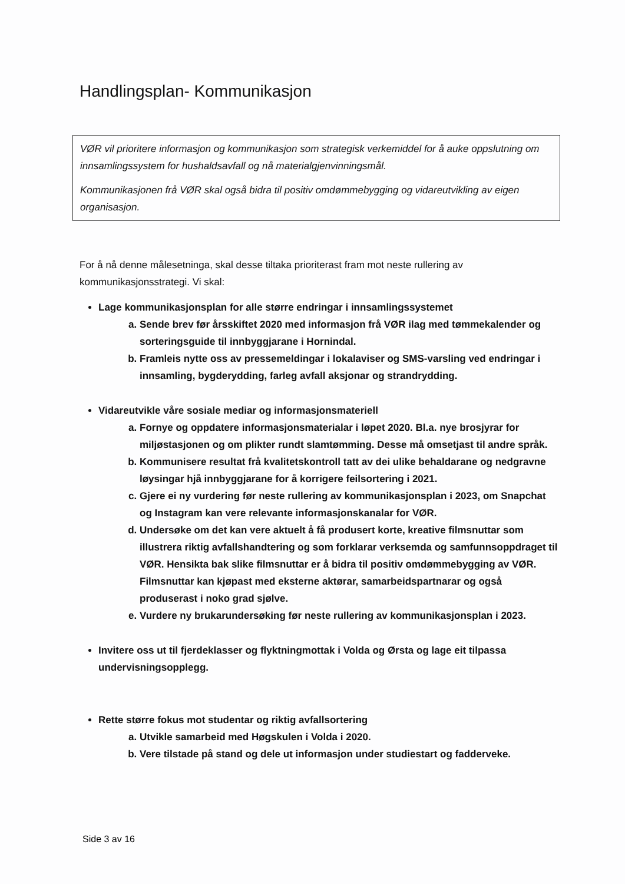Handlingsplan- Kommunikasjon
VØR vil prioritere informasjon og kommunikasjon som strategisk verkemiddel for å auke oppslutning om innsamlingssystem for hushaldsavfall og nå materialgjenvinningsmål.
Kommunikasjonen frå VØR skal også bidra til positiv omdømmebygging og vidareutvikling av eigen organisasjon.
For å nå denne målesetninga, skal desse tiltaka prioriterast fram mot neste rullering av kommunikasjonsstrategi. Vi skal:
Lage kommunikasjonsplan for alle større endringar i innsamlingssystemet
a. Sende brev før årsskiftet 2020 med informasjon frå VØR ilag med tømmekalender og sorteringsguide til innbyggjarane i Hornindal.
b. Framleis nytte oss av pressemeldingar i lokalaviser og SMS-varsling ved endringar i innsamling, bygderydding, farleg avfall aksjonar og strandrydding.
Vidareutvikle våre sosiale mediar og informasjonsmateriell
a. Fornye og oppdatere informasjonsmaterialar i løpet 2020. Bl.a. nye brosjyrar for miljøstasjonen og om plikter rundt slamtømming. Desse må omsetjast til andre språk.
b. Kommunisere resultat frå kvalitetskontroll tatt av dei ulike behaldarane og nedgravne løysingar hjå innbyggjarane for å korrigere feilsortering i 2021.
c. Gjere ei ny vurdering før neste rullering av kommunikasjonsplan i 2023, om Snapchat og Instagram kan vere relevante informasjonskanalar for VØR.
d. Undersøke om det kan vere aktuelt å få produsert korte, kreative filmsnuttar som illustrera riktig avfallshandtering og som forklarar verksemda og samfunnsoppdraget til VØR. Hensikta bak slike filmsnuttar er å bidra til positiv omdømmebygging av VØR. Filmsnuttar kan kjøpast med eksterne aktørar, samarbeidspartnarar og også produserast i noko grad sjølve.
e. Vurdere ny brukarundersøking før neste rullering av kommunikasjonsplan i 2023.
Invitere oss ut til fjerdeklasser og flyktningmottak i Volda og Ørsta og lage eit tilpassa undervisningsopplegg.
Rette større fokus mot studentar og riktig avfallsortering
a. Utvikle samarbeid med Høgskulen i Volda i 2020.
b. Vere tilstade på stand og dele ut informasjon under studiestart og fadderveke.
Side 3 av 16